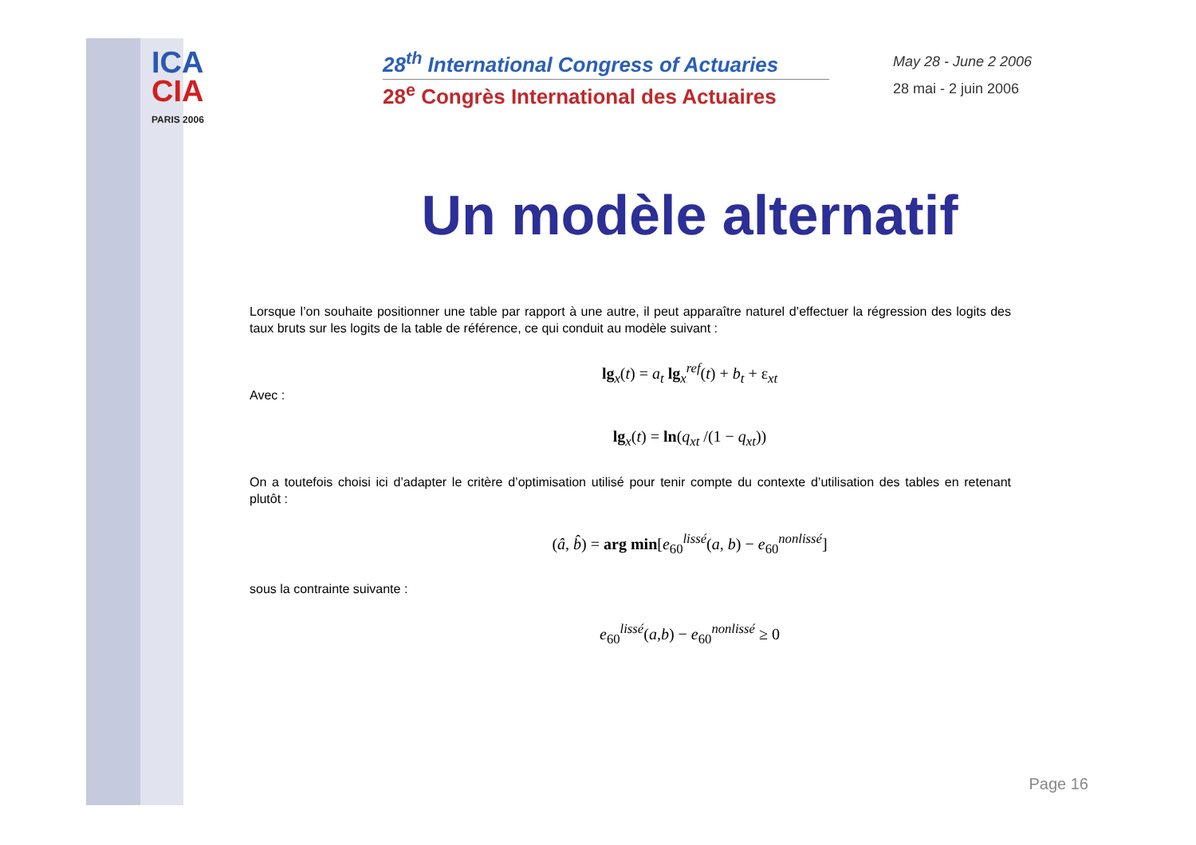ICA
CIA
PARIS 2006
28<sup>th</sup> International Congress of Actuaries
28<sup>e</sup> Congrès International des Actuaires
May 28 - June 2 2006
28 mai - 2 juin 2006
Un modèle alternatif
Lorsque l’on souhaite positionner une table par rapport à une autre, il peut apparaître naturel d’effectuer la régression des logits des taux bruts sur les logits de la table de référence, ce qui conduit au modèle suivant :
lg<sub>x</sub>(t) = a<sub>t</sub> lg<sub>x</sub><sup>ref</sup>(t) + b<sub>t</sub> + ε<sub>xt</sub>
Avec :
lg<sub>x</sub>(t) = ln(q<sub>xt</sub> /(1 − q<sub>xt</sub>))
On a toutefois choisi ici d’adapter le critère d’optimisation utilisé pour tenir compte du contexte d’utilisation des tables en retenant plutôt :
(â, b̂) = arg min[e<sub>60</sub><sup>lissé</sup>(a, b) − e<sub>60</sub><sup>nonlissé</sup>]
sous la contrainte suivante :
e<sub>60</sub><sup>lissé</sup>(a,b) − e<sub>60</sub><sup>nonlissé</sup> ≥ 0
Page 16